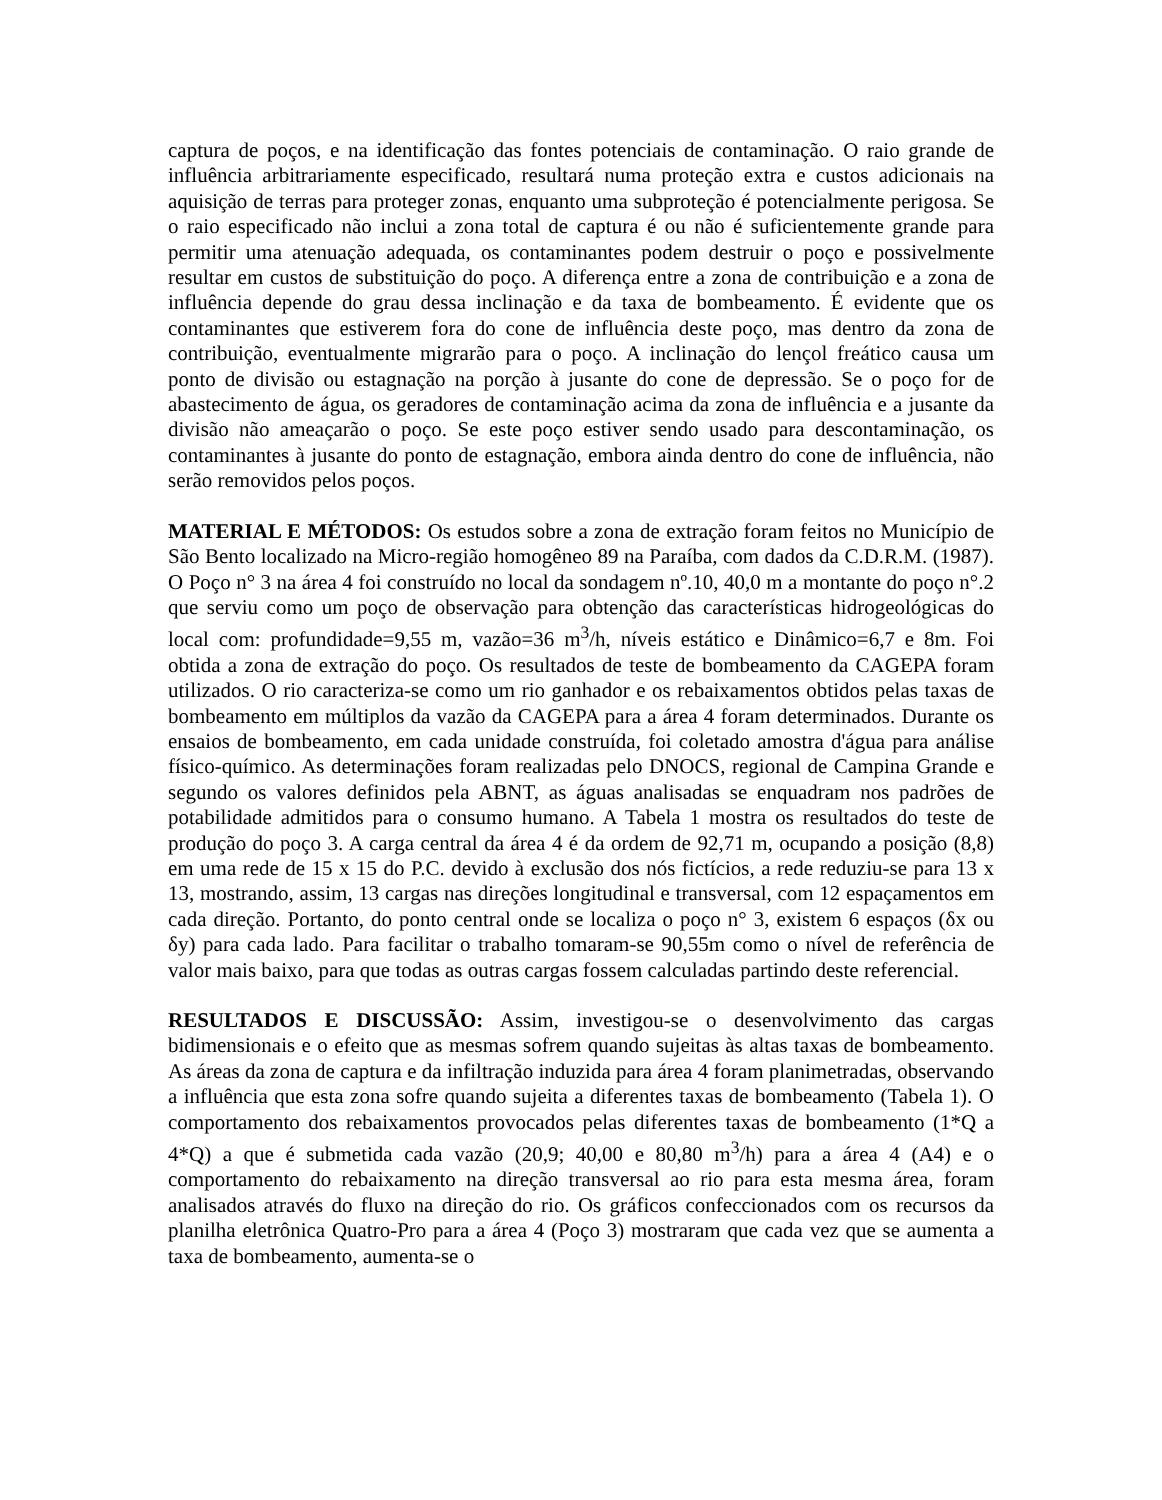captura de poços, e na identificação das fontes potenciais de contaminação. O raio grande de influência arbitrariamente especificado, resultará numa proteção extra e custos adicionais na aquisição de terras para proteger zonas, enquanto uma subproteção é potencialmente perigosa. Se o raio especificado não inclui a zona total de captura é ou não é suficientemente grande para permitir uma atenuação adequada, os contaminantes podem destruir o poço e possivelmente resultar em custos de substituição do poço. A diferença entre a zona de contribuição e a zona de influência depende do grau dessa inclinação e da taxa de bombeamento. É evidente que os contaminantes que estiverem fora do cone de influência deste poço, mas dentro da zona de contribuição, eventualmente migrarão para o poço. A inclinação do lençol freático causa um ponto de divisão ou estagnação na porção à jusante do cone de depressão. Se o poço for de abastecimento de água, os geradores de contaminação acima da zona de influência e a jusante da divisão não ameaçarão o poço. Se este poço estiver sendo usado para descontaminação, os contaminantes à jusante do ponto de estagnação, embora ainda dentro do cone de influência, não serão removidos pelos poços.
MATERIAL E MÉTODOS: Os estudos sobre a zona de extração foram feitos no Município de São Bento localizado na Micro-região homogêneo 89 na Paraíba, com dados da C.D.R.M. (1987). O Poço n° 3 na área 4 foi construído no local da sondagem nº.10, 40,0 m a montante do poço n°.2 que serviu como um poço de observação para obtenção das características hidrogeológicas do local com: profundidade=9,55 m, vazão=36 m<sup>3</sup>/h, níveis estático e Dinâmico=6,7 e 8m. Foi obtida a zona de extração do poço. Os resultados de teste de bombeamento da CAGEPA foram utilizados. O rio caracteriza-se como um rio ganhador e os rebaixamentos obtidos pelas taxas de bombeamento em múltiplos da vazão da CAGEPA para a área 4 foram determinados. Durante os ensaios de bombeamento, em cada unidade construída, foi coletado amostra d'água para análise físico-químico. As determinações foram realizadas pelo DNOCS, regional de Campina Grande e segundo os valores definidos pela ABNT, as águas analisadas se enquadram nos padrões de potabilidade admitidos para o consumo humano. A Tabela 1 mostra os resultados do teste de produção do poço 3. A carga central da área 4 é da ordem de 92,71 m, ocupando a posição (8,8) em uma rede de 15 x 15 do P.C. devido à exclusão dos nós fictícios, a rede reduziu-se para 13 x 13, mostrando, assim, 13 cargas nas direções longitudinal e transversal, com 12 espaçamentos em cada direção. Portanto, do ponto central onde se localiza o poço n° 3, existem 6 espaços (δx ou δy) para cada lado. Para facilitar o trabalho tomaram-se 90,55m como o nível de referência de valor mais baixo, para que todas as outras cargas fossem calculadas partindo deste referencial.
RESULTADOS E DISCUSSÃO: Assim, investigou-se o desenvolvimento das cargas bidimensionais e o efeito que as mesmas sofrem quando sujeitas às altas taxas de bombeamento. As áreas da zona de captura e da infiltração induzida para área 4 foram planimetradas, observando a influência que esta zona sofre quando sujeita a diferentes taxas de bombeamento (Tabela 1). O comportamento dos rebaixamentos provocados pelas diferentes taxas de bombeamento (1*Q a 4*Q) a que é submetida cada vazão (20,9; 40,00 e 80,80 m<sup>3</sup>/h) para a área 4 (A4) e o comportamento do rebaixamento na direção transversal ao rio para esta mesma área, foram analisados através do fluxo na direção do rio. Os gráficos confeccionados com os recursos da planilha eletrônica Quatro-Pro para a área 4 (Poço 3) mostraram que cada vez que se aumenta a taxa de bombeamento, aumenta-se o